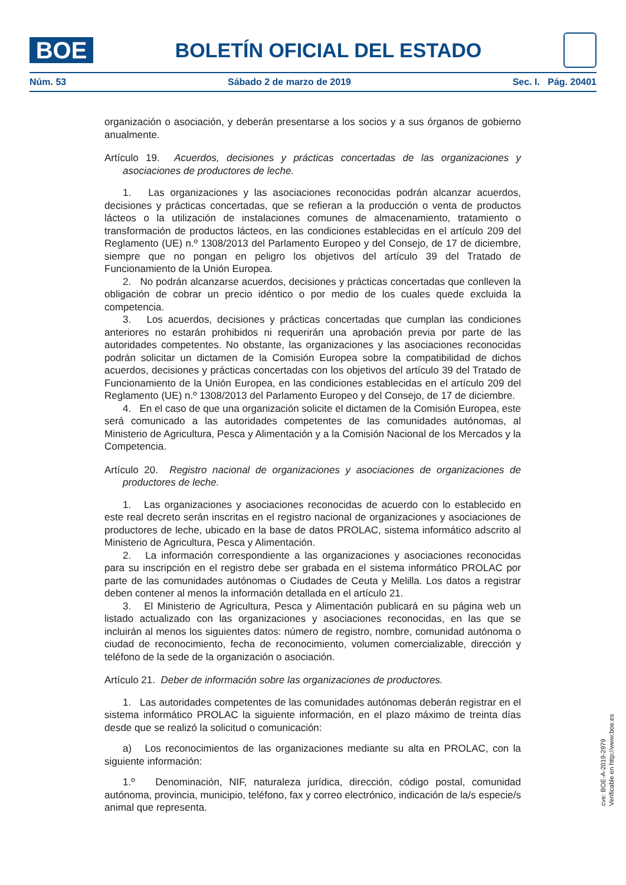BOE
BOLETÍN OFICIAL DEL ESTADO
Núm. 53 Sábado 2 de marzo de 2019 Sec. I. Pág. 20401
organización o asociación, y deberán presentarse a los socios y a sus órganos de gobierno anualmente.
Artículo 19. Acuerdos, decisiones y prácticas concertadas de las organizaciones y asociaciones de productores de leche.
1. Las organizaciones y las asociaciones reconocidas podrán alcanzar acuerdos, decisiones y prácticas concertadas, que se refieran a la producción o venta de productos lácteos o la utilización de instalaciones comunes de almacenamiento, tratamiento o transformación de productos lácteos, en las condiciones establecidas en el artículo 209 del Reglamento (UE) n.º 1308/2013 del Parlamento Europeo y del Consejo, de 17 de diciembre, siempre que no pongan en peligro los objetivos del artículo 39 del Tratado de Funcionamiento de la Unión Europea.
2. No podrán alcanzarse acuerdos, decisiones y prácticas concertadas que conlleven la obligación de cobrar un precio idéntico o por medio de los cuales quede excluida la competencia.
3. Los acuerdos, decisiones y prácticas concertadas que cumplan las condiciones anteriores no estarán prohibidos ni requerirán una aprobación previa por parte de las autoridades competentes. No obstante, las organizaciones y las asociaciones reconocidas podrán solicitar un dictamen de la Comisión Europea sobre la compatibilidad de dichos acuerdos, decisiones y prácticas concertadas con los objetivos del artículo 39 del Tratado de Funcionamiento de la Unión Europea, en las condiciones establecidas en el artículo 209 del Reglamento (UE) n.º 1308/2013 del Parlamento Europeo y del Consejo, de 17 de diciembre.
4. En el caso de que una organización solicite el dictamen de la Comisión Europea, este será comunicado a las autoridades competentes de las comunidades autónomas, al Ministerio de Agricultura, Pesca y Alimentación y a la Comisión Nacional de los Mercados y la Competencia.
Artículo 20. Registro nacional de organizaciones y asociaciones de organizaciones de productores de leche.
1. Las organizaciones y asociaciones reconocidas de acuerdo con lo establecido en este real decreto serán inscritas en el registro nacional de organizaciones y asociaciones de productores de leche, ubicado en la base de datos PROLAC, sistema informático adscrito al Ministerio de Agricultura, Pesca y Alimentación.
2. La información correspondiente a las organizaciones y asociaciones reconocidas para su inscripción en el registro debe ser grabada en el sistema informático PROLAC por parte de las comunidades autónomas o Ciudades de Ceuta y Melilla. Los datos a registrar deben contener al menos la información detallada en el artículo 21.
3. El Ministerio de Agricultura, Pesca y Alimentación publicará en su página web un listado actualizado con las organizaciones y asociaciones reconocidas, en las que se incluirán al menos los siguientes datos: número de registro, nombre, comunidad autónoma o ciudad de reconocimiento, fecha de reconocimiento, volumen comercializable, dirección y teléfono de la sede de la organización o asociación.
Artículo 21. Deber de información sobre las organizaciones de productores.
1. Las autoridades competentes de las comunidades autónomas deberán registrar en el sistema informático PROLAC la siguiente información, en el plazo máximo de treinta días desde que se realizó la solicitud o comunicación:
a) Los reconocimientos de las organizaciones mediante su alta en PROLAC, con la siguiente información:
1.º Denominación, NIF, naturaleza jurídica, dirección, código postal, comunidad autónoma, provincia, municipio, teléfono, fax y correo electrónico, indicación de la/s especie/s animal que representa.
cve: BOE-A-2019-2979
Verificable en http://www.boe.es